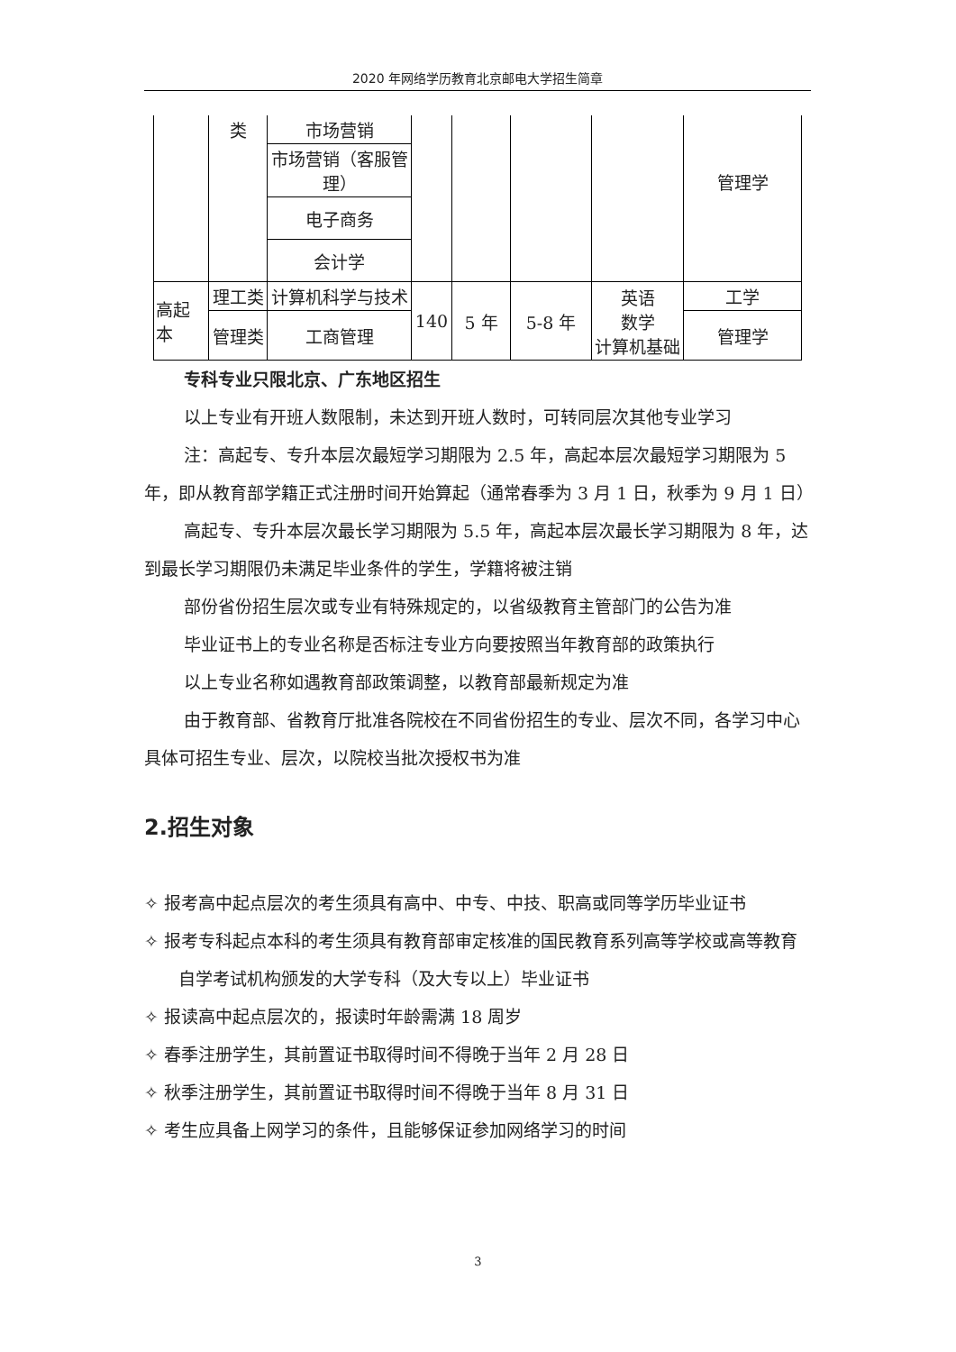2020 年网络学历教育北京邮电大学招生简章
| | 类 | 市场营销 | | | | | 管理学 |
| | | 市场营销（客服管理） | | | | | |
| | | 电子商务 | | | | | |
| | | 会计学 | | | | | |
| 高起本 | 理工类 | 计算机科学与技术 | 140 | 5 年 | 5-8 年 | 英语 数学 计算机基础 | 工学 |
| | 管理类 | 工商管理 | | | | | 管理学 |
专科专业只限北京、广东地区招生
以上专业有开班人数限制，未达到开班人数时，可转同层次其他专业学习
注：高起专、专升本层次最短学习期限为 2.5 年，高起本层次最短学习期限为 5 年，即从教育部学籍正式注册时间开始算起（通常春季为 3 月 1 日，秋季为 9 月 1 日）
高起专、专升本层次最长学习期限为 5.5 年，高起本层次最长学习期限为 8 年，达到最长学习期限仍未满足毕业条件的学生，学籍将被注销
部份省份招生层次或专业有特殊规定的，以省级教育主管部门的公告为准
毕业证书上的专业名称是否标注专业方向要按照当年教育部的政策执行
以上专业名称如遇教育部政策调整，以教育部最新规定为准
由于教育部、省教育厅批准各院校在不同省份招生的专业、层次不同，各学习中心具体可招生专业、层次，以院校当批次授权书为准
2.招生对象
✧ 报考高中起点层次的考生须具有高中、中专、中技、职高或同等学历毕业证书
✧ 报考专科起点本科的考生须具有教育部审定核准的国民教育系列高等学校或高等教育自学考试机构颁发的大学专科（及大专以上）毕业证书
✧ 报读高中起点层次的，报读时年龄需满 18 周岁
✧ 春季注册学生，其前置证书取得时间不得晚于当年 2 月 28 日
✧ 秋季注册学生，其前置证书取得时间不得晚于当年 8 月 31 日
✧ 考生应具备上网学习的条件，且能够保证参加网络学习的时间
3